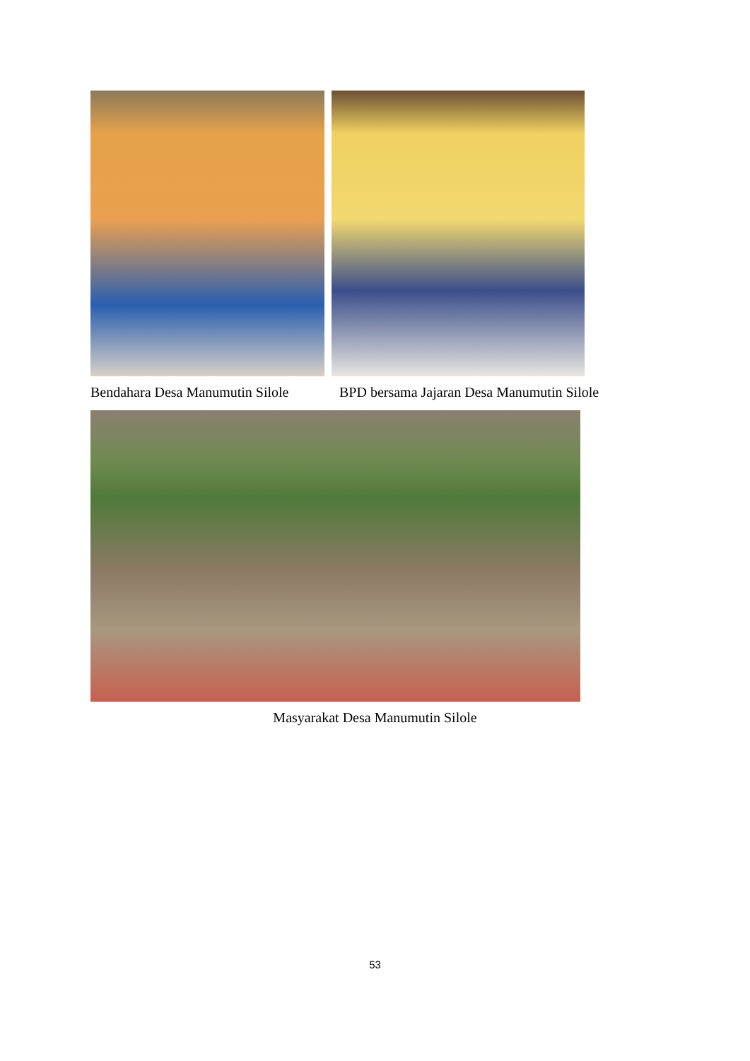Bendahara Desa Manumutin Silole
BPD bersama Jajaran Desa Manumutin Silole
Masyarakat Desa Manumutin Silole
53